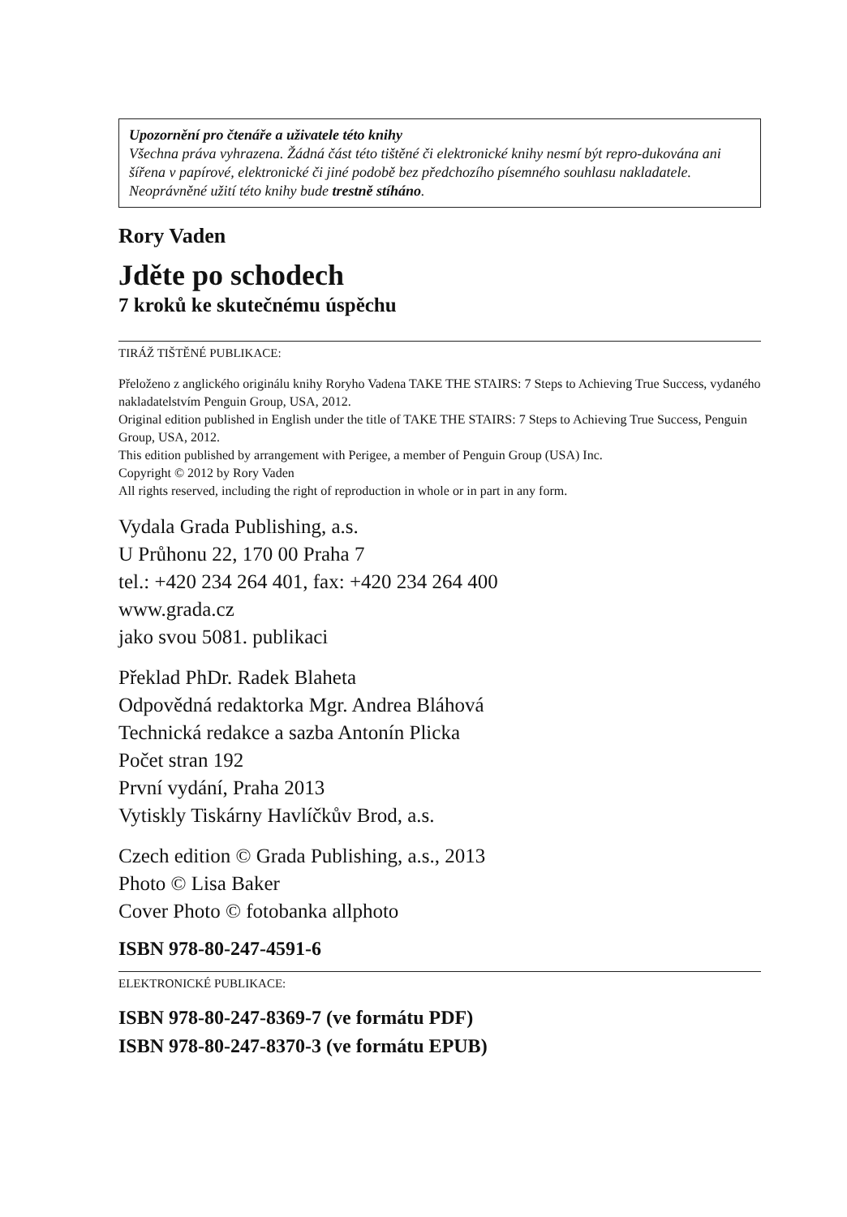Upozornění pro čtenáře a uživatele této knihy
Všechna práva vyhrazena. Žádná část této tištěné či elektronické knihy nesmí být repro-dukována ani šířena v papírové, elektronické či jiné podobě bez předchozího písemného souhlasu nakladatele. Neoprávněné užití této knihy bude trestně stíháno.
Rory Vaden
Jděte po schodech
7 kroků ke skutečnému úspěchu
TIRÁŽ TIŠTĚNÉ PUBLIKACE:
Přeloženo z anglického originálu knihy Roryho Vadena TAKE THE STAIRS: 7 Steps to Achieving True Success, vydaného nakladatelstvím Penguin Group, USA, 2012.
Original edition published in English under the title of TAKE THE STAIRS: 7 Steps to Achieving True Success, Penguin Group, USA, 2012.
This edition published by arrangement with Perigee, a member of Penguin Group (USA) Inc.
Copyright © 2012 by Rory Vaden
All rights reserved, including the right of reproduction in whole or in part in any form.
Vydala Grada Publishing, a.s.
U Průhonu 22, 170 00 Praha 7
tel.: +420 234 264 401, fax: +420 234 264 400
www.grada.cz
jako svou 5081. publikaci
Překlad PhDr. Radek Blaheta
Odpovědná redaktorka Mgr. Andrea Bláhová
Technická redakce a sazba Antonín Plicka
Počet stran 192
První vydání, Praha 2013
Vytiskly Tiskárny Havlíčkův Brod, a.s.
Czech edition © Grada Publishing, a.s., 2013
Photo © Lisa Baker
Cover Photo © fotobanka allphoto
ISBN 978-80-247-4591-6
ELEKTRONICKÉ PUBLIKACE:
ISBN 978-80-247-8369-7 (ve formátu PDF)
ISBN 978-80-247-8370-3 (ve formátu EPUB)